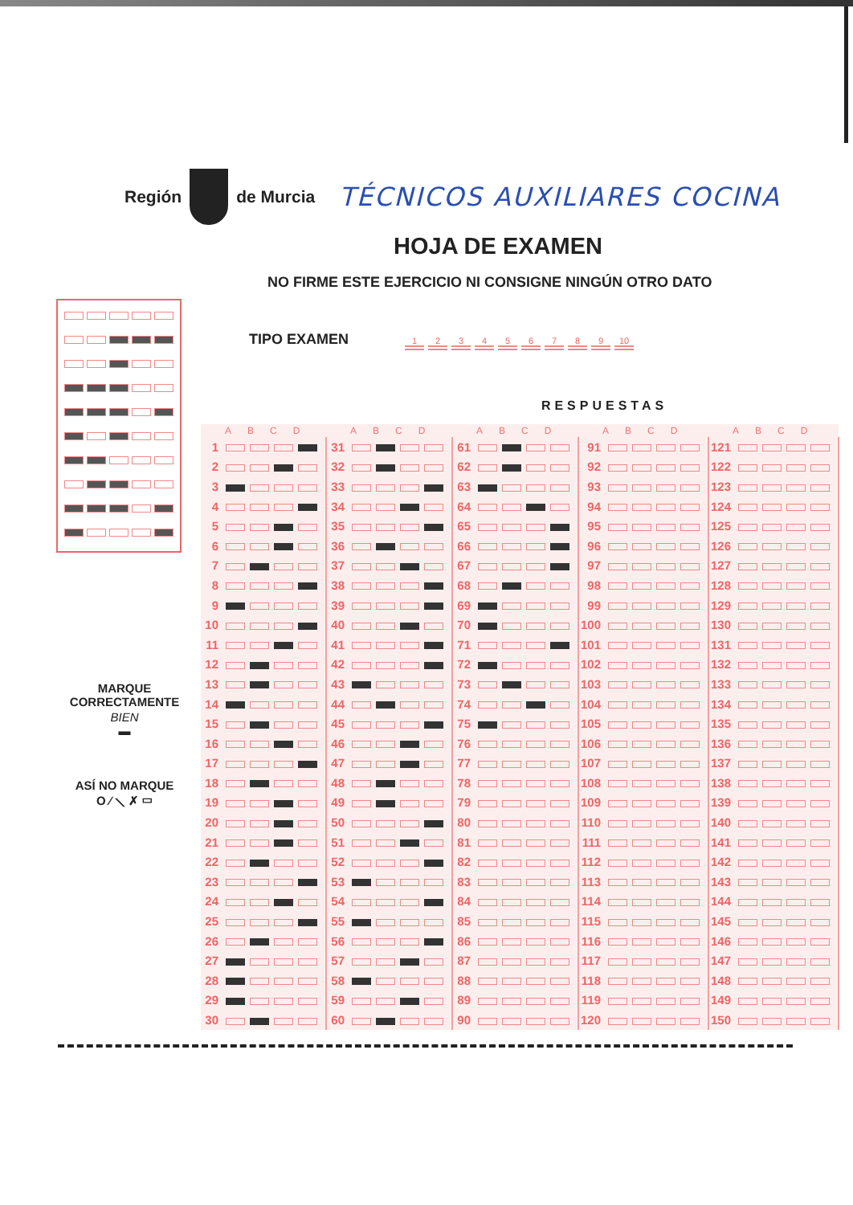Región de Murcia TÉCNICOS AUXILIARES COCINA
HOJA DE EXAMEN
NO FIRME ESTE EJERCICIO NI CONSIGNE NINGÚN OTRO DATO
MARQUE
CORRECTAMENTE
BIEN
▬
ASÍ NO MARQUE
O ⁄ ⟍ ✗ ▭
TIPO EXAMEN 123456789 10
RESPUESTAS
| ABCD | | ABCD | | ABCD | | ABCD | | ABCD | |
| --- | --- | --- | --- | --- | --- | --- | --- | --- | --- |
| 1 | | 31 | | 61 | | 91 | | 121 | |
| 2 | | 32 | | 62 | | 92 | | 122 | |
| 3 | | 33 | | 63 | | 93 | | 123 | |
| 4 | | 34 | | 64 | | 94 | | 124 | |
| 5 | | 35 | | 65 | | 95 | | 125 | |
| 6 | | 36 | | 66 | | 96 | | 126 | |
| 7 | | 37 | | 67 | | 97 | | 127 | |
| 8 | | 38 | | 68 | | 98 | | 128 | |
| 9 | | 39 | | 69 | | 99 | | 129 | |
| 10 | | 40 | | 70 | | 100 | | 130 | |
| 11 | | 41 | | 71 | | 101 | | 131 | |
| 12 | | 42 | | 72 | | 102 | | 132 | |
| 13 | | 43 | | 73 | | 103 | | 133 | |
| 14 | | 44 | | 74 | | 104 | | 134 | |
| 15 | | 45 | | 75 | | 105 | | 135 | |
| 16 | | 46 | | 76 | | 106 | | 136 | |
| 17 | | 47 | | 77 | | 107 | | 137 | |
| 18 | | 48 | | 78 | | 108 | | 138 | |
| 19 | | 49 | | 79 | | 109 | | 139 | |
| 20 | | 50 | | 80 | | 110 | | 140 | |
| 21 | | 51 | | 81 | | 111 | | 141 | |
| 22 | | 52 | | 82 | | 112 | | 142 | |
| 23 | | 53 | | 83 | | 113 | | 143 | |
| 24 | | 54 | | 84 | | 114 | | 144 | |
| 25 | | 55 | | 85 | | 115 | | 145 | |
| 26 | | 56 | | 86 | | 116 | | 146 | |
| 27 | | 57 | | 87 | | 117 | | 147 | |
| 28 | | 58 | | 88 | | 118 | | 148 | |
| 29 | | 59 | | 89 | | 119 | | 149 | |
| 30 | | 60 | | 90 | | 120 | | 150 | |